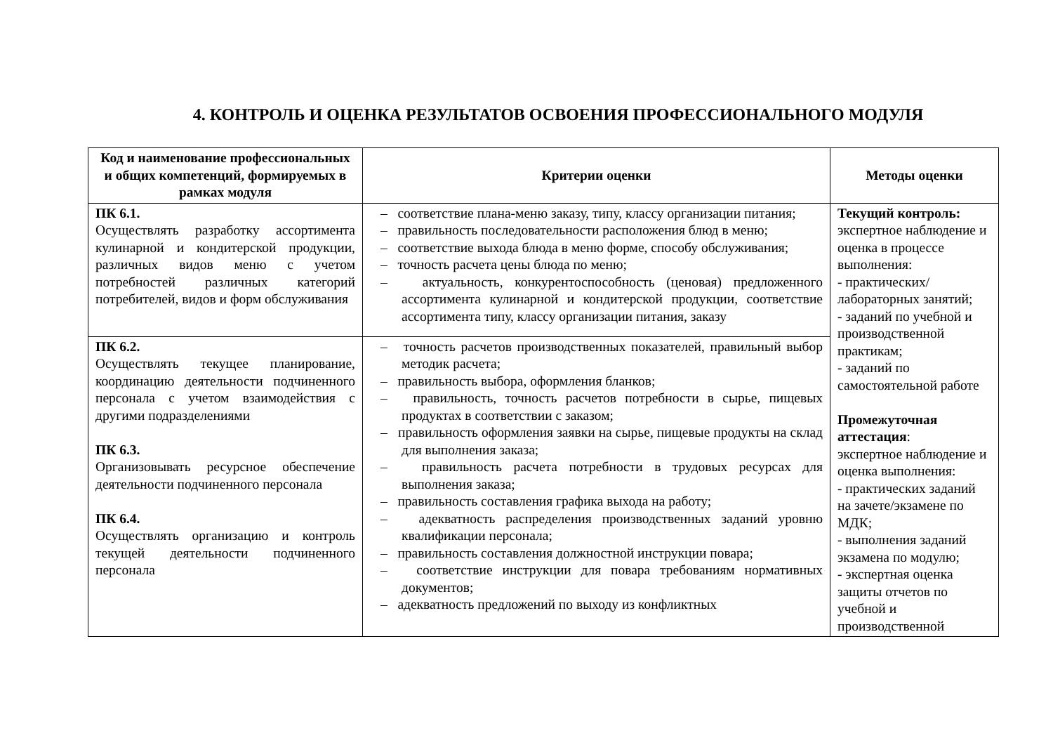4. КОНТРОЛЬ И ОЦЕНКА РЕЗУЛЬТАТОВ ОСВОЕНИЯ ПРОФЕССИОНАЛЬНОГО МОДУЛЯ
| Код и наименование профессиональных и общих компетенций, формируемых в рамках модуля | Критерии оценки | Методы оценки |
| --- | --- | --- |
| ПК 6.1. Осуществлять разработку ассортимента кулинарной и кондитерской продукции, различных видов меню с учетом потребностей различных категорий потребителей, видов и форм обслуживания | – соответствие плана-меню заказу, типу, классу организации питания; – правильность последовательности расположения блюд в меню; – соответствие выхода блюда в меню форме, способу обслуживания; – точность расчета цены блюда по меню; – актуальность, конкурентоспособность (ценовая) предложенного ассортимента кулинарной и кондитерской продукции, соответствие ассортимента типу, классу организации питания, заказу | Текущий контроль: экспертное наблюдение и оценка в процессе выполнения: - практических/ лабораторных занятий; - заданий по учебной и производственной практикам; - заданий по самостоятельной работе Промежуточная аттестация : экспертное наблюдение и оценка выполнения: - практических заданий на зачете/экзамене по МДК; - выполнения заданий экзамена по модулю; - экспертная оценка защиты отчетов по учебной и производственной |
| ПК 6.2. Осуществлять текущее планирование, координацию деятельности подчиненного персонала с учетом взаимодействия с другими подразделениями ПК 6.3. Организовывать ресурсное обеспечение деятельности подчиненного персонала ПК 6.4. Осуществлять организацию и контроль текущей деятельности подчиненного персонала | – точность расчетов производственных показателей, правильный выбор методик расчета; – правильность выбора, оформления бланков; – правильность, точность расчетов потребности в сырье, пищевых продуктах в соответствии с заказом; – правильность оформления заявки на сырье, пищевые продукты на склад для выполнения заказа; – правильность расчета потребности в трудовых ресурсах для выполнения заказа; – правильность составления графика выхода на работу; – адекватность распределения производственных заданий уровню квалификации персонала; – правильность составления должностной инструкции повара; – соответствие инструкции для повара требованиям нормативных документов; – адекватность предложений по выходу из конфликтных | |